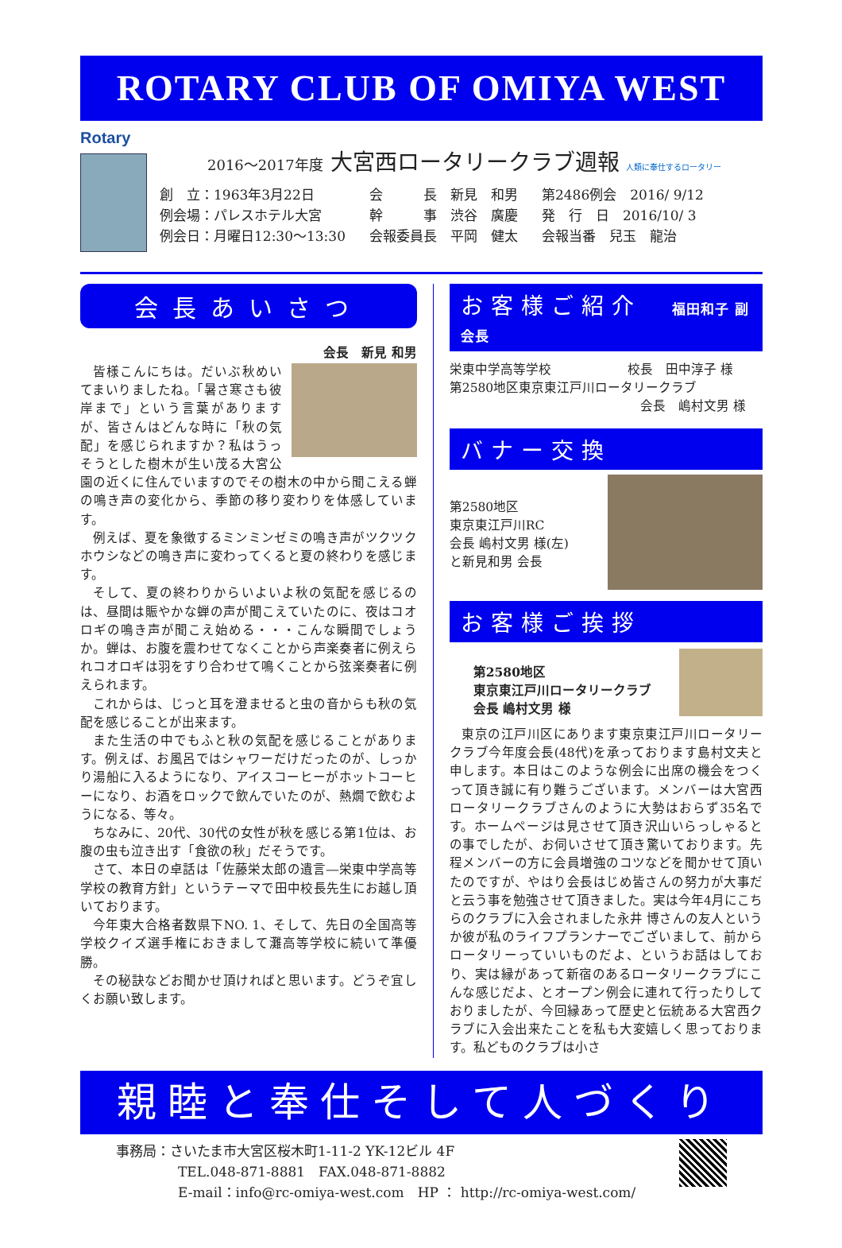ROTARY CLUB OF OMIYA WEST
Rotary
2016～2017年度 大宮西ロータリークラブ週報 人類に奉仕するロータリー
創　立：1963年3月22日
例会場：パレスホテル大宮
例会日：月曜日12:30～13:30
会　　　長　新見　和男
幹　　　事　渋谷　廣慶
会報委員長　平岡　健太
第2486例会　2016/ 9/12
発　行　日　2016/10/ 3
会報当番　兒玉　龍治
会長あいさつ
会長　新見 和男
皆様こんにちは。だいぶ秋めいてまいりましたね。「暑さ寒さも彼岸まで」という言葉がありますが、皆さんはどんな時に「秋の気配」を感じられますか？私はうっそうとした樹木が生い茂る大宮公園の近くに住んでいますのでその樹木の中から聞こえる蝉の鳴き声の変化から、季節の移り変わりを体感しています。
例えば、夏を象徴するミンミンゼミの鳴き声がツクツクホウシなどの鳴き声に変わってくると夏の終わりを感じます。
そして、夏の終わりからいよいよ秋の気配を感じるのは、昼間は賑やかな蝉の声が聞こえていたのに、夜はコオロギの鳴き声が聞こえ始める・・・こんな瞬間でしょうか。蝉は、お腹を震わせてなくことから声楽奏者に例えられコオロギは羽をすり合わせて鳴くことから弦楽奏者に例えられます。
これからは、じっと耳を澄ませると虫の音からも秋の気配を感じることが出来ます。
また生活の中でもふと秋の気配を感じることがあります。例えば、お風呂ではシャワーだけだったのが、しっかり湯船に入るようになり、アイスコーヒーがホットコーヒーになり、お酒をロックで飲んでいたのが、熱燗で飲むようになる、等々。
ちなみに、20代、30代の女性が秋を感じる第1位は、お腹の虫も泣き出す「食欲の秋」だそうです。
さて、本日の卓話は「佐藤栄太郎の遺言―栄東中学高等学校の教育方針」というテーマで田中校長先生にお越し頂いております。
今年東大合格者数県下NO. 1、そして、先日の全国高等学校クイズ選手権におきまして灘高等学校に続いて準優勝。
その秘訣などお聞かせ頂ければと思います。どうぞ宜しくお願い致します。
お客様ご紹介　福田和子 副会長
栄東中学高等学校　　　　　　校長　田中淳子 様
第2580地区東京東江戸川ロータリークラブ
会長　嶋村文男 様
バナー交換
第2580地区
東京東江戸川RC
会長 嶋村文男 様(左)
と新見和男 会長
お客様ご挨拶
第2580地区
東京東江戸川ロータリークラブ
会長 嶋村文男 様
東京の江戸川区にあります東京東江戸川ロータリークラブ今年度会長(48代)を承っております島村文夫と申します。本日はこのような例会に出席の機会をつくって頂き誠に有り難うございます。メンバーは大宮西ロータリークラブさんのように大勢はおらず35名です。ホームページは見させて頂き沢山いらっしゃるとの事でしたが、お伺いさせて頂き驚いております。先程メンバーの方に会員増強のコツなどを聞かせて頂いたのですが、やはり会長はじめ皆さんの努力が大事だと云う事を勉強させて頂きました。実は今年4月にこちらのクラブに入会されました永井 博さんの友人というか彼が私のライフプランナーでございまして、前からロータリーっていいものだよ、というお話はしており、実は縁があって新宿のあるロータリークラブにこんな感じだよ、とオープン例会に連れて行ったりしておりましたが、今回縁あって歴史と伝統ある大宮西クラブに入会出来たことを私も大変嬉しく思っております。私どものクラブは小さ
親睦と奉仕そして人づくり
事務局：さいたま市大宮区桜木町1-11-2 YK-12ビル 4F
TEL.048-871-8881　FAX.048-871-8882
E-mail：info@rc-omiya-west.com　HP ： http://rc-omiya-west.com/